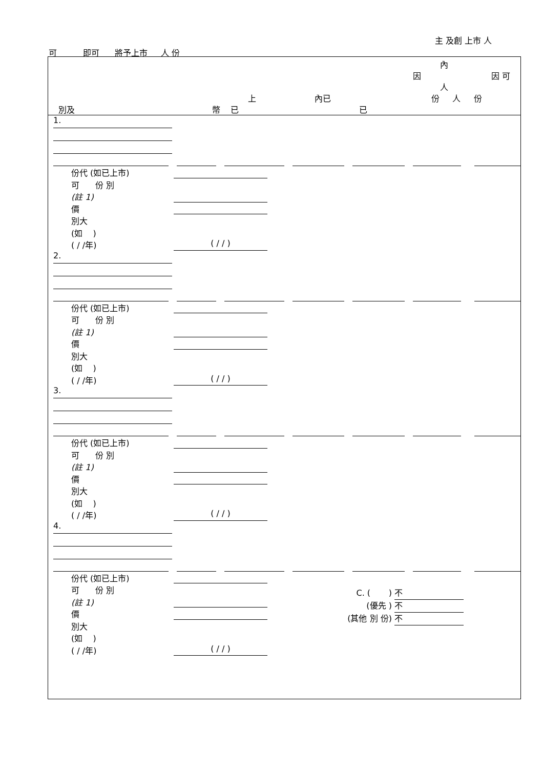主 及創 上市 人
可 即可 將予上市 人 份
內
因 因 可
人
上 內已 份 人 份
別及 幣 已 已
1.
份代 (如已上市)
可 份 別
(註 1)
價
別大
(如 )
( / /年) ( / / )
2.
份代 (如已上市)
可 份 別
(註 1)
價
別大
(如 )
( / /年) ( / / )
3.
份代 (如已上市)
可 份 別
(註 1)
價
別大
(如 )
( / /年) ( / / )
4.
份代 (如已上市)
可 份 別
(註 1)
價
別大
(如 )
( / /年) ( / / )
C. ( ) 不
(優先 ) 不
(其他 別 份) 不